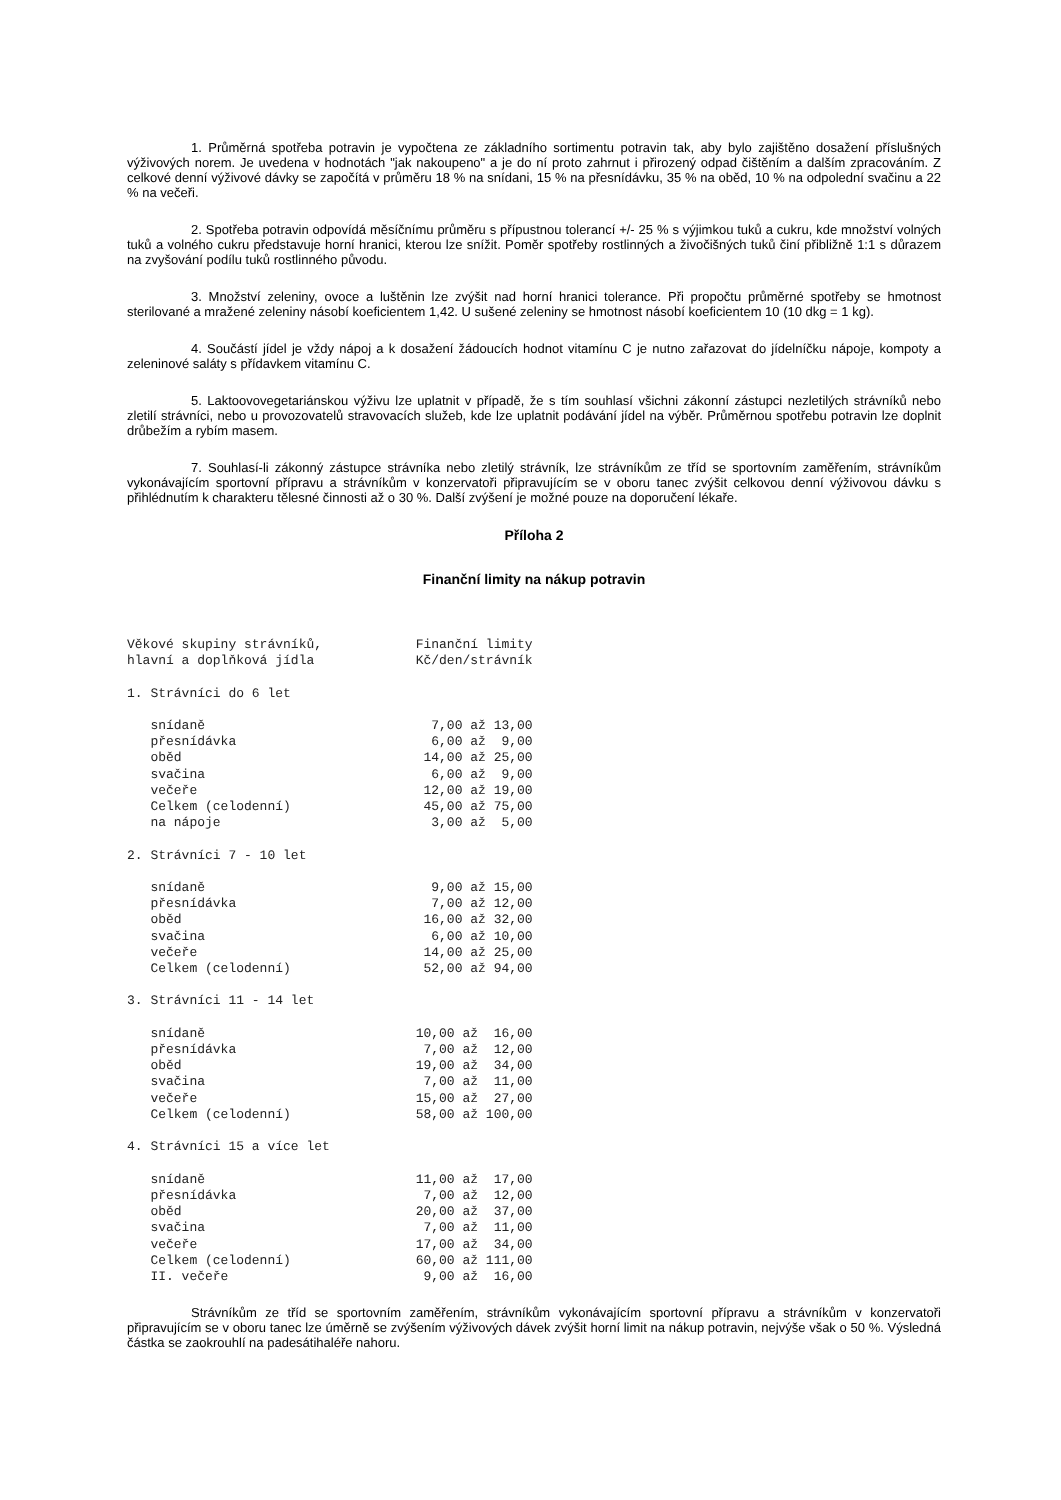1. Průměrná spotřeba potravin je vypočtena ze základního sortimentu potravin tak, aby bylo zajištěno dosažení příslušných výživových norem. Je uvedena v hodnotách "jak nakoupeno" a je do ní proto zahrnut i přirozený odpad čištěním a dalším zpracováním. Z celkové denní výživové dávky se započítá v průměru 18 % na snídani, 15 % na přesnídávku, 35 % na oběd, 10 % na odpolední svačinu a 22 % na večeři.
2. Spotřeba potravin odpovídá měsíčnímu průměru s přípustnou tolerancí +/- 25 % s výjimkou tuků a cukru, kde množství volných tuků a volného cukru představuje horní hranici, kterou lze snížit. Poměr spotřeby rostlinných a živočišných tuků činí přibližně 1:1 s důrazem na zvyšování podílu tuků rostlinného původu.
3. Množství zeleniny, ovoce a luštěnin lze zvýšit nad horní hranici tolerance. Při propočtu průměrné spotřeby se hmotnost sterilované a mražené zeleniny násobí koeficientem 1,42. U sušené zeleniny se hmotnost násobí koeficientem 10 (10 dkg = 1 kg).
4. Součástí jídel je vždy nápoj a k dosažení žádoucích hodnot vitamínu C je nutno zařazovat do jídelníčku nápoje, kompoty a zeleninové saláty s přídavkem vitamínu C.
5. Laktoovovegetariánskou výživu lze uplatnit v případě, že s tím souhlasí všichni zákonní zástupci nezletilých strávníků nebo zletilí strávníci, nebo u provozovatelů stravovacích služeb, kde lze uplatnit podávání jídel na výběr. Průměrnou spotřebu potravin lze doplnit drůbežím a rybím masem.
7. Souhlasí-li zákonný zástupce strávníka nebo zletilý strávník, lze strávníkům ze tříd se sportovním zaměřením, strávníkům vykonávajícím sportovní přípravu a strávníkům v konzervatoři připravujícím se v oboru tanec zvýšit celkovou denní výživovou dávku s přihlédnutím k charakteru tělesné činnosti až o 30 %. Další zvýšení je možné pouze na doporučení lékaře.
Příloha 2
Finanční limity na nákup potravin
Věkové skupiny strávníků,            Finanční limity
hlavní a doplňková jídla             Kč/den/strávník

1. Strávníci do 6 let

   snídaně                             7,00 až 13,00
   přesnídávka                         6,00 až  9,00
   oběd                               14,00 až 25,00
   svačina                             6,00 až  9,00
   večeře                             12,00 až 19,00
   Celkem (celodenní)                 45,00 až 75,00
   na nápoje                           3,00 až  5,00

2. Strávníci 7 - 10 let

   snídaně                             9,00 až 15,00
   přesnídávka                         7,00 až 12,00
   oběd                               16,00 až 32,00
   svačina                             6,00 až 10,00
   večeře                             14,00 až 25,00
   Celkem (celodenní)                 52,00 až 94,00

3. Strávníci 11 - 14 let

   snídaně                           10,00 až  16,00
   přesnídávka                        7,00 až  12,00
   oběd                              19,00 až  34,00
   svačina                            7,00 až  11,00
   večeře                            15,00 až  27,00
   Celkem (celodenní)                58,00 až 100,00

4. Strávníci 15 a více let

   snídaně                           11,00 až  17,00
   přesnídávka                        7,00 až  12,00
   oběd                              20,00 až  37,00
   svačina                            7,00 až  11,00
   večeře                            17,00 až  34,00
   Celkem (celodenní)                60,00 až 111,00
   II. večeře                         9,00 až  16,00
Strávníkům ze tříd se sportovním zaměřením, strávníkům vykonávajícím sportovní přípravu a strávníkům v konzervatoři připravujícím se v oboru tanec lze úměrně se zvýšením výživových dávek zvýšit horní limit na nákup potravin, nejvýše však o 50 %. Výsledná částka se zaokrouhlí na padesátihaléře nahoru.